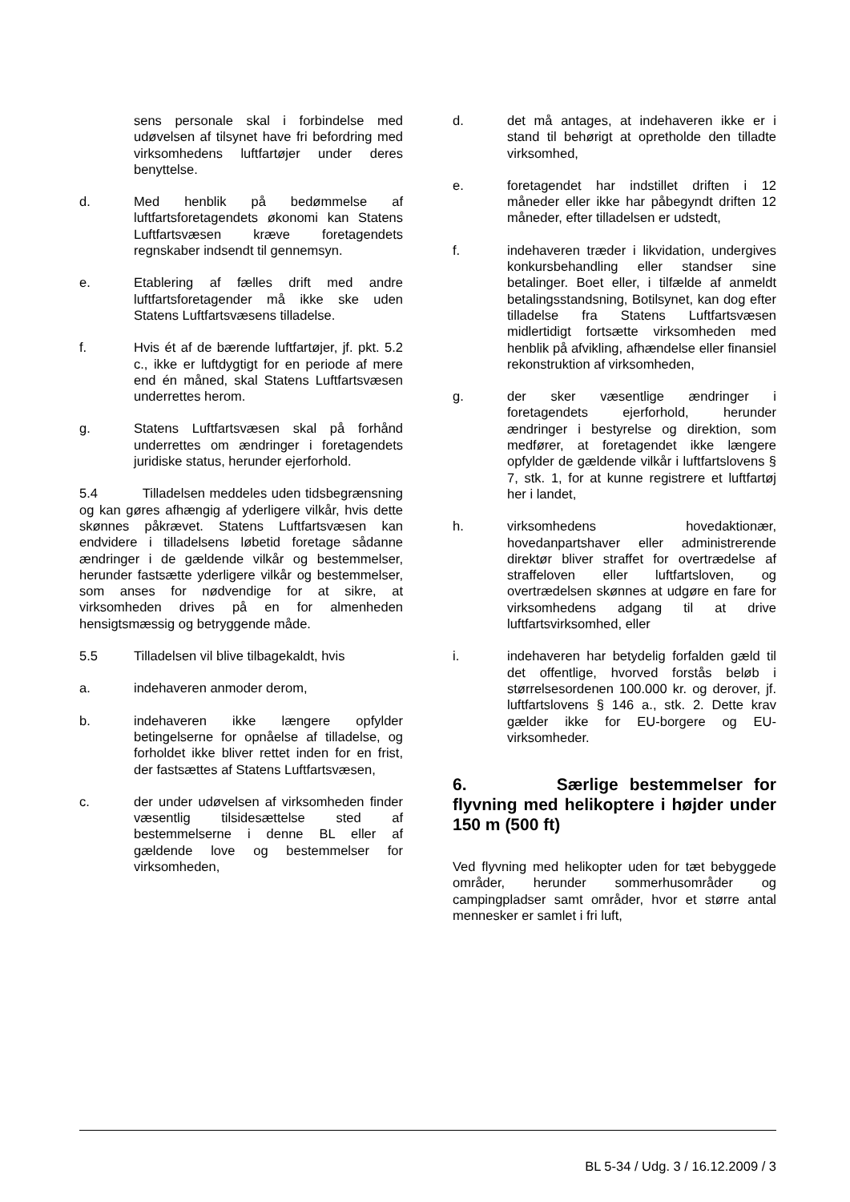sens personale skal i forbindelse med udøvelsen af tilsynet have fri befordring med virksomhedens luftfartøjer under deres benyttelse.
d. Med henblik på bedømmelse af luftfartsforetagendets økonomi kan Statens Luftfartsvæsen kræve foretagendets regnskaber indsendt til gennemsyn.
e. Etablering af fælles drift med andre luftfartsforetagender må ikke ske uden Statens Luftfartsvæsens tilladelse.
f. Hvis ét af de bærende luftfartøjer, jf. pkt. 5.2 c., ikke er luftdygtigt for en periode af mere end én måned, skal Statens Luftfartsvæsen underrettes herom.
g. Statens Luftfartsvæsen skal på forhånd underrettes om ændringer i foretagendets juridiske status, herunder ejerforhold.
5.4 Tilladelsen meddeles uden tidsbegrænsning og kan gøres afhængig af yderligere vilkår, hvis dette skønnes påkrævet. Statens Luftfartsvæsen kan endvidere i tilladelsens løbetid foretage sådanne ændringer i de gældende vilkår og bestemmelser, herunder fastsætte yderligere vilkår og bestemmelser, som anses for nødvendige for at sikre, at virksomheden drives på en for almenheden hensigtsmæssig og betryggende måde.
5.5 Tilladelsen vil blive tilbagekaldt, hvis
a. indehaveren anmoder derom,
b. indehaveren ikke længere opfylder betingelserne for opnåelse af tilladelse, og forholdet ikke bliver rettet inden for en frist, der fastsættes af Statens Luftfartsvæsen,
c. der under udøvelsen af virksomheden finder væsentlig tilsidesættelse sted af bestemmelserne i denne BL eller af gældende love og bestemmelser for virksomheden,
d. det må antages, at indehaveren ikke er i stand til behørigt at opretholde den tilladte virksomhed,
e. foretagendet har indstillet driften i 12 måneder eller ikke har påbegyndt driften 12 måneder, efter tilladelsen er udstedt,
f. indehaveren træder i likvidation, undergives konkursbehandling eller standser sine betalinger. Boet eller, i tilfælde af anmeldt betalingsstandsning, Botilsynet, kan dog efter tilladelse fra Statens Luftfartsvæsen midlertidigt fortsætte virksomheden med henblik på afvikling, afhændelse eller finansiel rekonstruktion af virksomheden,
g. der sker væsentlige ændringer i foretagendets ejerforhold, herunder ændringer i bestyrelse og direktion, som medfører, at foretagendet ikke længere opfylder de gældende vilkår i luftfartslovens § 7, stk. 1, for at kunne registrere et luftfartøj her i landet,
h. virksomhedens hovedaktionær, hovedanpartshaver eller administrerende direktør bliver straffet for overtrædelse af straffeloven eller luftfartsloven, og overtrædelsen skønnes at udgøre en fare for virksomhedens adgang til at drive luftfartsvirksomhed, eller
i. indehaveren har betydelig forfalden gæld til det offentlige, hvorved forstås beløb i størrelsesordenen 100.000 kr. og derover, jf. luftfartslovens § 146 a., stk. 2. Dette krav gælder ikke for EU-borgere og EU-virksomheder.
6. Særlige bestemmelser for flyvning med helikoptere i højder under 150 m (500 ft)
Ved flyvning med helikopter uden for tæt bebyggede områder, herunder sommerhusområder og campingpladser samt områder, hvor et større antal mennesker er samlet i fri luft,
BL 5-34 / Udg. 3 / 16.12.2009 / 3